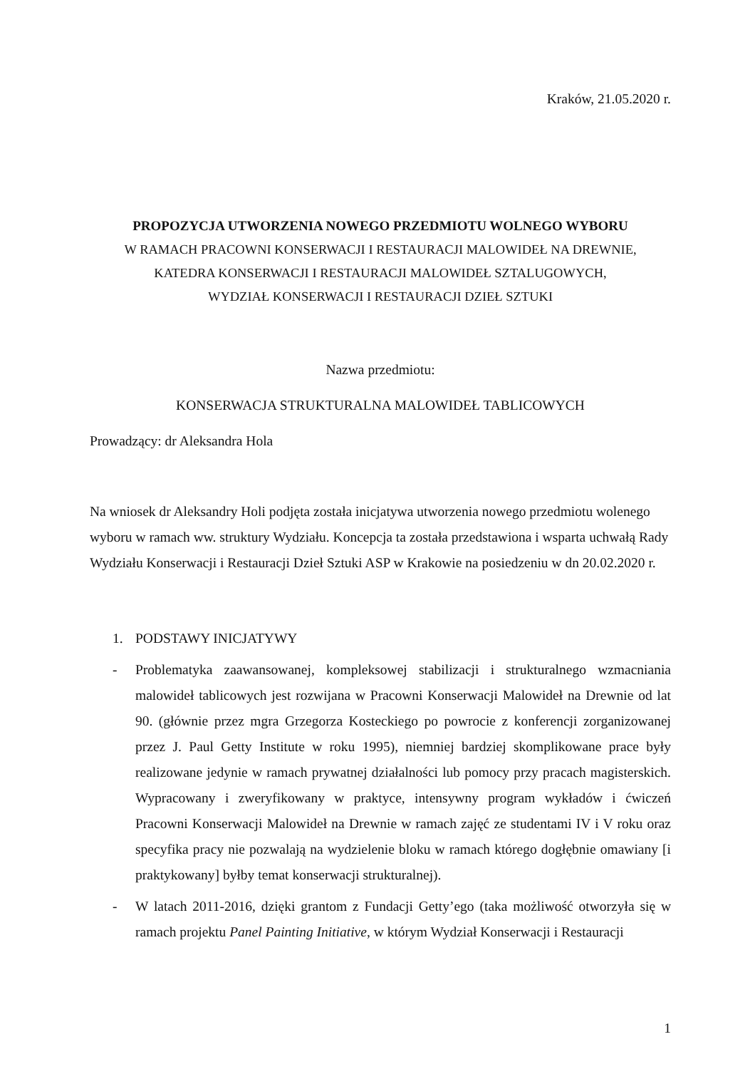Kraków, 21.05.2020 r.
PROPOZYCJA UTWORZENIA NOWEGO PRZEDMIOTU WOLNEGO WYBORU
W RAMACH PRACOWNI KONSERWACJI I RESTAURACJI MALOWIDEŁ NA DREWNIE,
KATEDRA KONSERWACJI I RESTAURACJI MALOWIDEŁ SZTALUGOWYCH,
WYDZIAŁ KONSERWACJI I RESTAURACJI DZIEŁ SZTUKI
Nazwa przedmiotu:
KONSERWACJA STRUKTURALNA MALOWIDEŁ TABLICOWYCH
Prowadzący: dr Aleksandra Hola
Na wniosek dr Aleksandry Holi podjęta została inicjatywa utworzenia nowego przedmiotu wolenego wyboru w ramach ww. struktury Wydziału. Koncepcja ta została przedstawiona i wsparta uchwałą Rady Wydziału Konserwacji i Restauracji Dzieł Sztuki ASP w Krakowie na posiedzeniu w dn 20.02.2020 r.
1. PODSTAWY INICJATYWY
- Problematyka zaawansowanej, kompleksowej stabilizacji i strukturalnego wzmacniania malowideł tablicowych jest rozwijana w Pracowni Konserwacji Malowideł na Drewnie od lat 90. (głównie przez mgra Grzegorza Kosteckiego po powrocie z konferencji zorganizowanej przez J. Paul Getty Institute w roku 1995), niemniej bardziej skomplikowane prace były realizowane jedynie w ramach prywatnej działalności lub pomocy przy pracach magisterskich. Wypracowany i zweryfikowany w praktyce, intensywny program wykładów i ćwiczeń Pracowni Konserwacji Malowideł na Drewnie w ramach zajęć ze studentami IV i V roku oraz specyfika pracy nie pozwalają na wydzielenie bloku w ramach którego dogłębnie omawiany [i praktykowany] byłby temat konserwacji strukturalnej).
- W latach 2011-2016, dzięki grantom z Fundacji Getty’ego (taka możliwość otworzyła się w ramach projektu Panel Painting Initiative, w którym Wydział Konserwacji i Restauracji
1